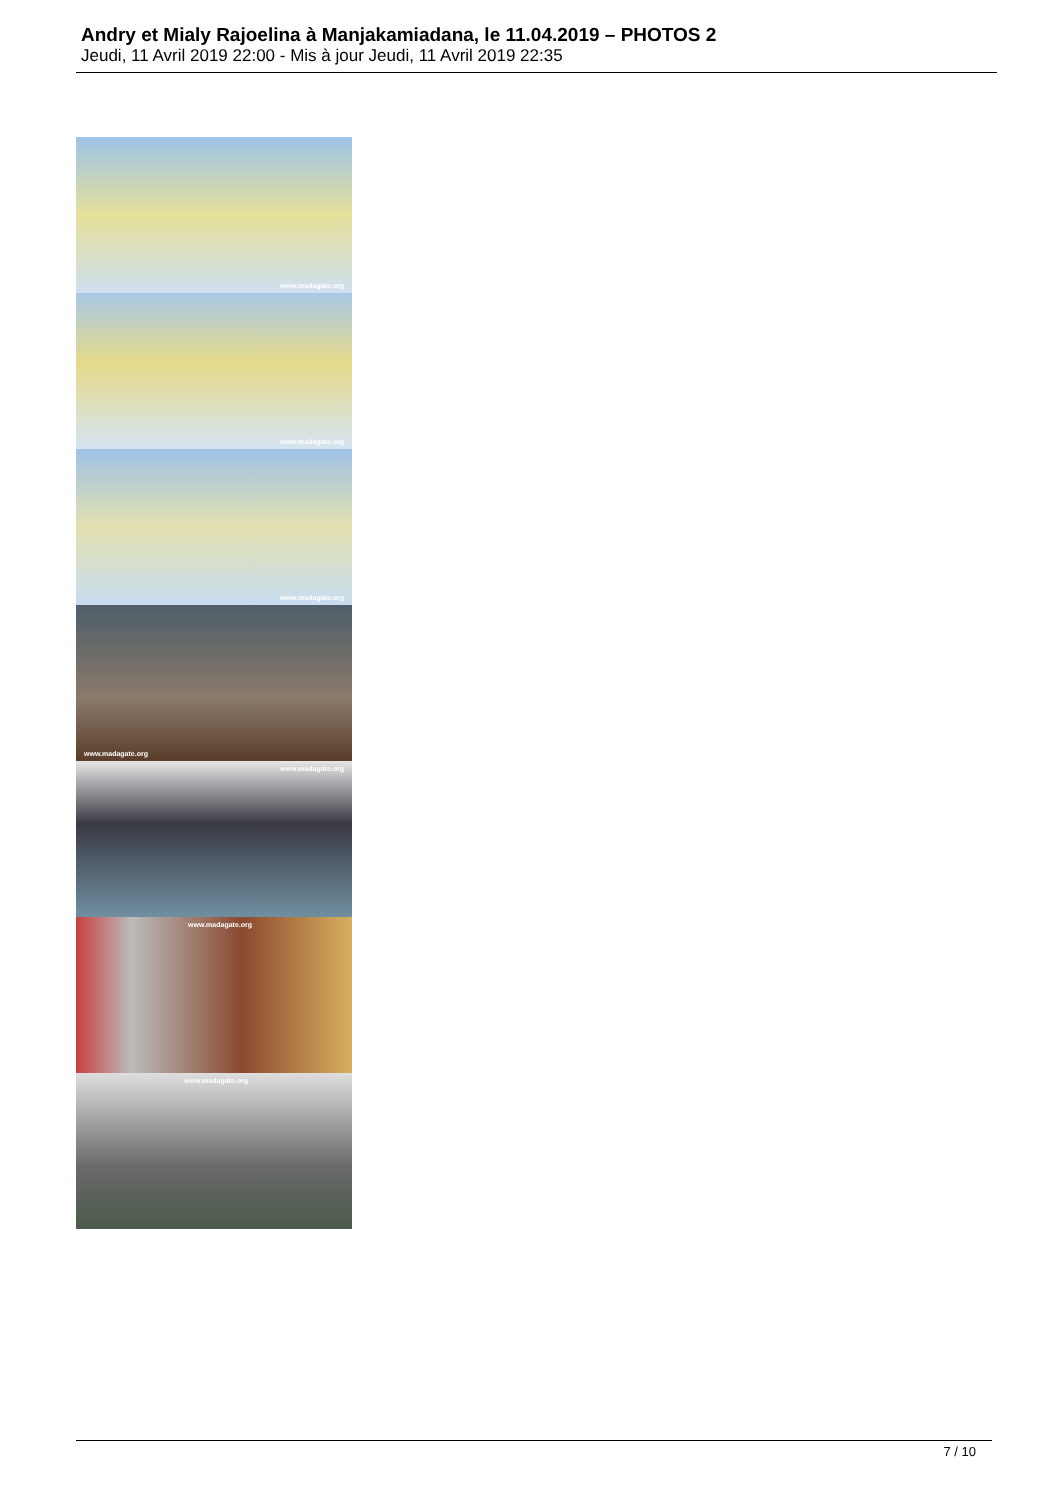Andry et Mialy Rajoelina à Manjakamiadana, le 11.04.2019 – PHOTOS 2
Jeudi, 11 Avril 2019 22:00 - Mis à jour Jeudi, 11 Avril 2019 22:35
www.madagate.org
www.madagate.org
www.madagate.org
www.madagate.org
www.madagate.org
www.madagate.org
www.madagate.org
7 / 10